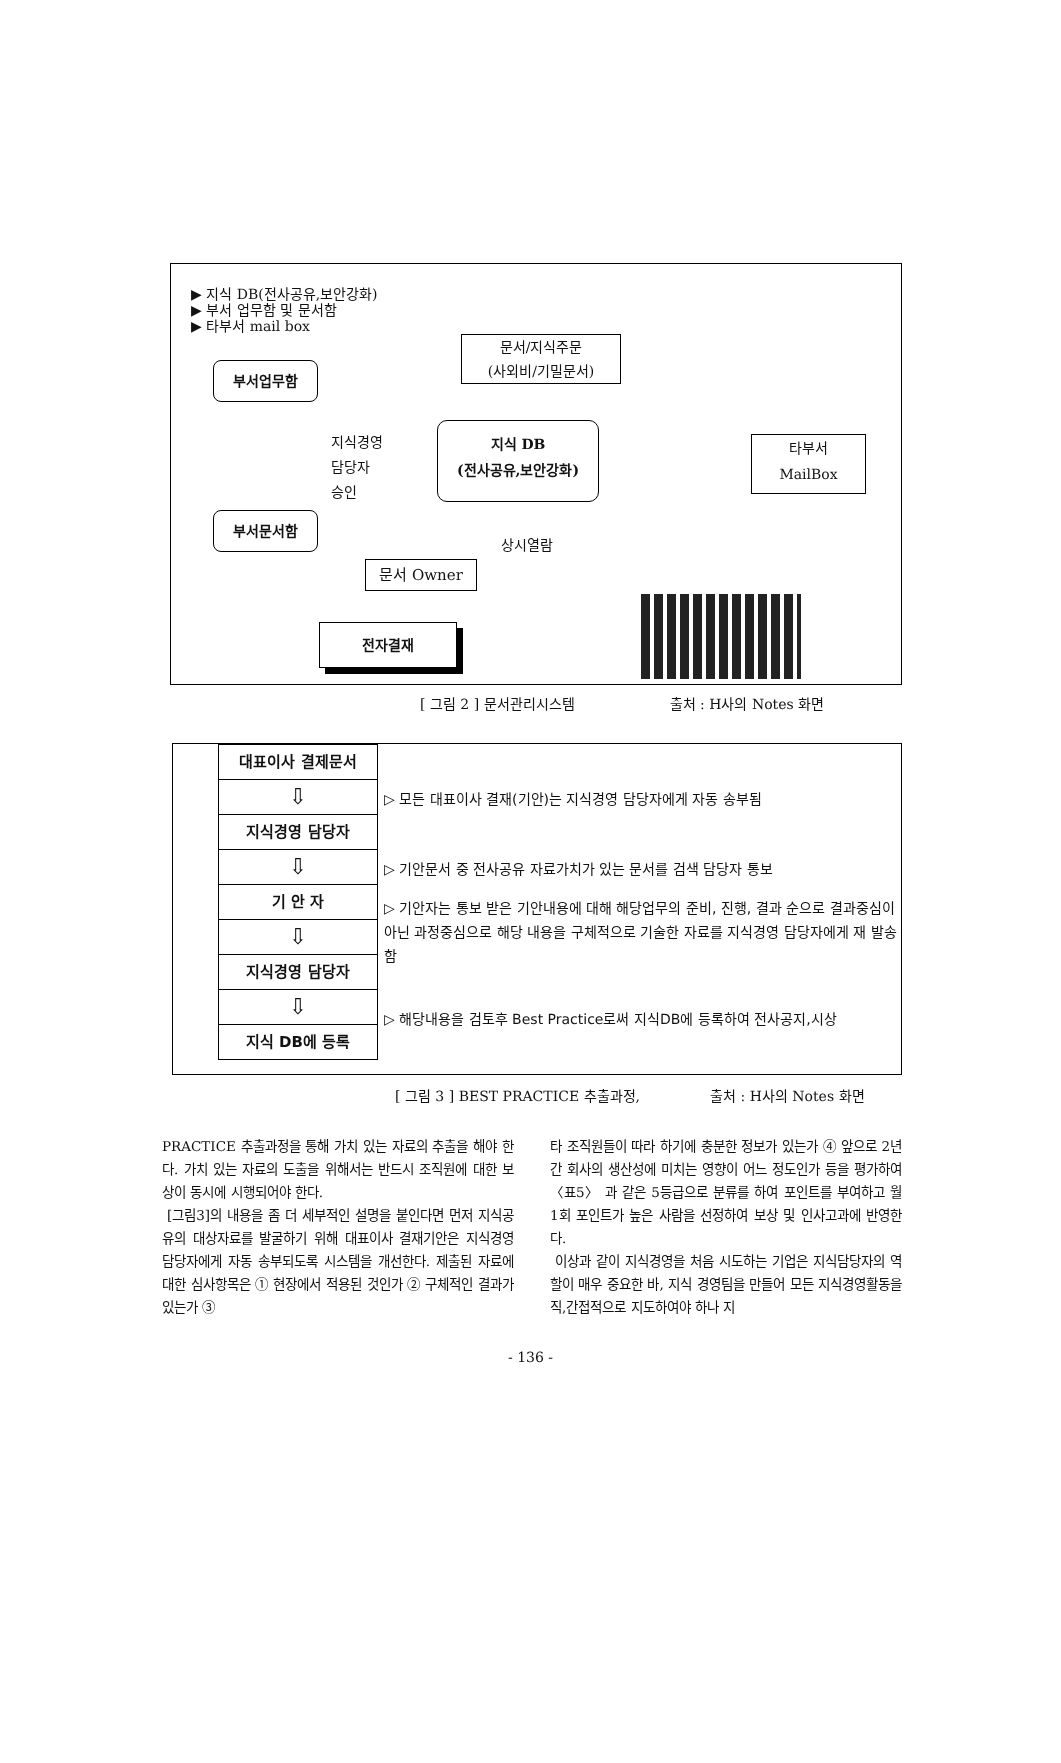▶ 지식 DB(전사공유,보안강화)
▶ 부서 업무함 및 문서함
▶ 타부서 mail box
문서/지식주문
(사외비/기밀문서)
부서업무함
지식경영
담당자
승인
지식 DB
(전사공유,보안강화)
타부서
MailBox
부서문서함
상시열람
문서 Owner
전자결재
[ 그림 2 ] 문서관리시스템 출처 : H사의 Notes 화면
대표이사 결제문서
⇩
지식경영 담당자
⇩
기 안 자
⇩
지식경영 담당자
⇩
지식 DB에 등록
▷ 모든 대표이사 결재(기안)는 지식경영 담당자에게 자동 송부됨
▷ 기안문서 중 전사공유 자료가치가 있는 문서를 검색 담당자 통보
▷ 기안자는 통보 받은 기안내용에 대해 해당업무의 준비, 진행, 결과 순으로 결과중심이 아닌 과정중심으로 해당 내용을 구체적으로 기술한 자료를 지식경영 담당자에게 재 발송함
▷ 해당내용을 검토후 Best Practice로써 지식DB에 등록하여 전사공지,시상
[ 그림 3 ] BEST PRACTICE 추출과정, 출처 : H사의 Notes 화면
PRACTICE 추출과정을 통해 가치 있는 자료의 추출을 해야 한다. 가치 있는 자료의 도출을 위해서는 반드시 조직원에 대한 보상이 동시에 시행되어야 한다.
[그림3]의 내용을 좀 더 세부적인 설명을 붙인다면 먼저 지식공유의 대상자료를 발굴하기 위해 대표이사 결재기안은 지식경영 담당자에게 자동 송부되도록 시스템을 개선한다. 제출된 자료에 대한 심사항목은 ① 현장에서 적용된 것인가 ② 구체적인 결과가 있는가 ③
타 조직원들이 따라 하기에 충분한 정보가 있는가 ④ 앞으로 2년간 회사의 생산성에 미치는 영향이 어느 정도인가 등을 평가하여 〈표5〉 과 같은 5등급으로 분류를 하여 포인트를 부여하고 월 1회 포인트가 높은 사람을 선정하여 보상 및 인사고과에 반영한다.
이상과 같이 지식경영을 처음 시도하는 기업은 지식담당자의 역할이 매우 중요한 바, 지식 경영팀을 만들어 모든 지식경영활동을 직,간접적으로 지도하여야 하나 지
- 136 -